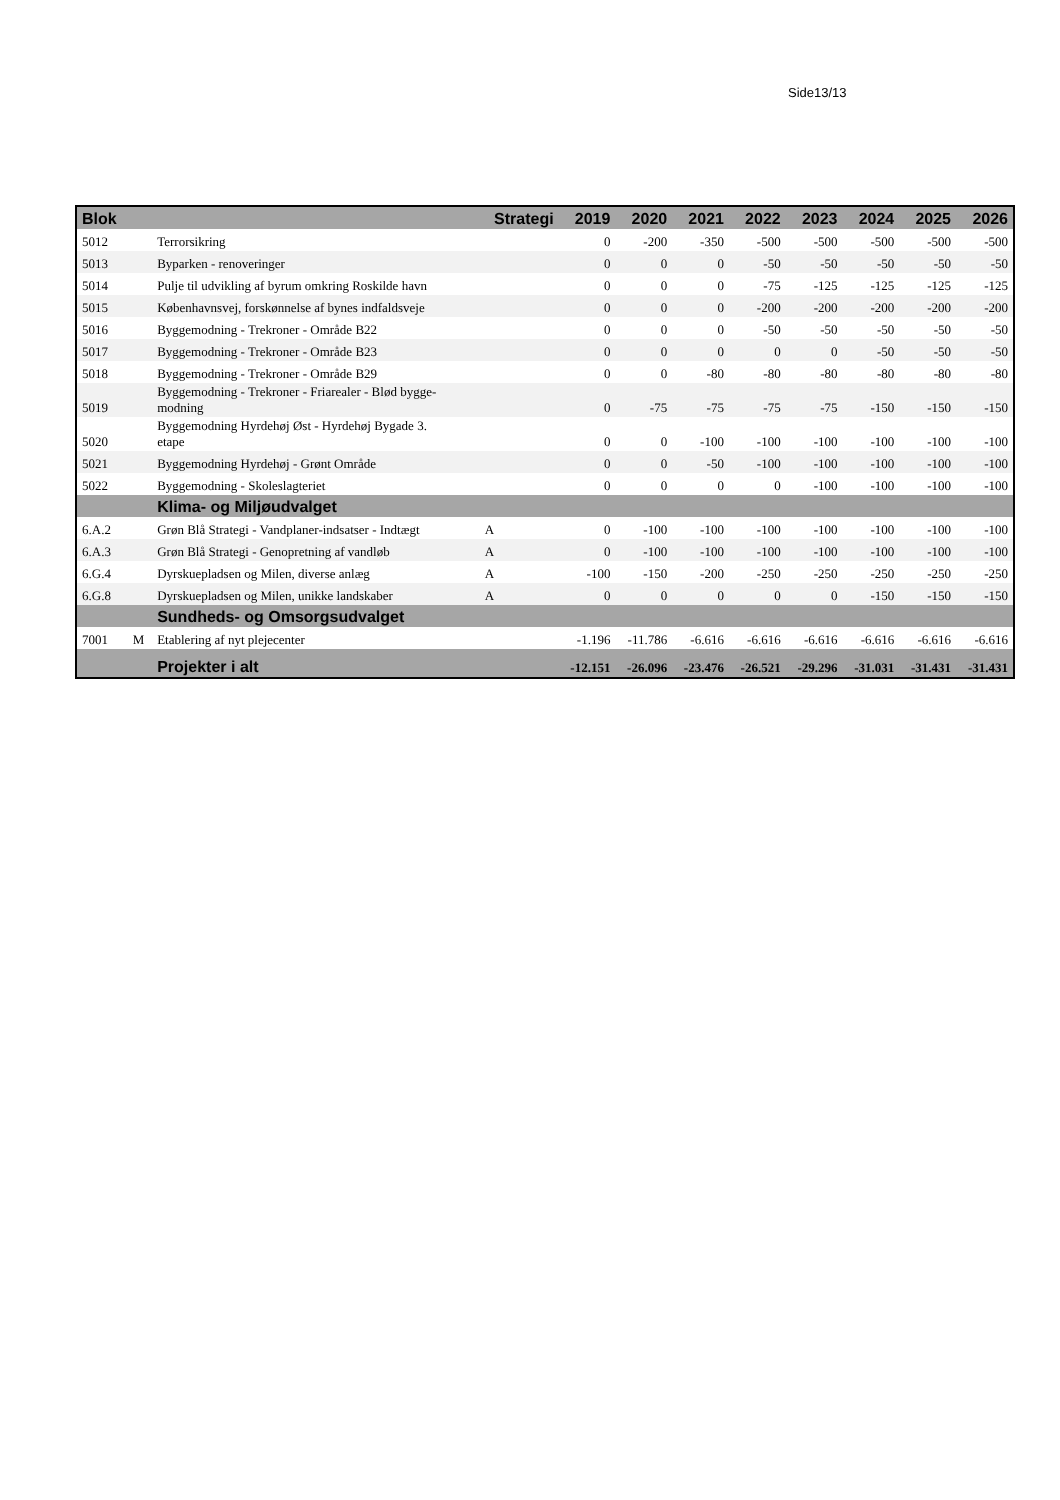Side13/13
| Blok | | | Strategi | 2019 | 2020 | 2021 | 2022 | 2023 | 2024 | 2025 | 2026 |
| --- | --- | --- | --- | --- | --- | --- | --- | --- | --- | --- | --- |
| 5012 | | Terrorsikring | | 0 | -200 | -350 | -500 | -500 | -500 | -500 | -500 |
| 5013 | | Byparken - renoveringer | | 0 | 0 | 0 | -50 | -50 | -50 | -50 | -50 |
| 5014 | | Pulje til udvikling af byrum omkring Roskilde havn | | 0 | 0 | 0 | -75 | -125 | -125 | -125 | -125 |
| 5015 | | Københavnsvej, forskønnelse af bynes indfaldsveje | | 0 | 0 | 0 | -200 | -200 | -200 | -200 | -200 |
| 5016 | | Byggemodning - Trekroner - Område B22 | | 0 | 0 | 0 | -50 | -50 | -50 | -50 | -50 |
| 5017 | | Byggemodning - Trekroner - Område B23 | | 0 | 0 | 0 | 0 | 0 | -50 | -50 | -50 |
| 5018 | | Byggemodning - Trekroner - Område B29 | | 0 | 0 | -80 | -80 | -80 | -80 | -80 | -80 |
| 5019 | | Byggemodning - Trekroner - Friarealer - Blød bygge- modning | | 0 | -75 | -75 | -75 | -75 | -150 | -150 | -150 |
| 5020 | | Byggemodning Hyrdehøj Øst - Hyrdehøj Bygade 3. etape | | 0 | 0 | -100 | -100 | -100 | -100 | -100 | -100 |
| 5021 | | Byggemodning Hyrdehøj - Grønt Område | | 0 | 0 | -50 | -100 | -100 | -100 | -100 | -100 |
| 5022 | | Byggemodning - Skoleslagteriet | | 0 | 0 | 0 | 0 | -100 | -100 | -100 | -100 |
| | | Klima- og Miljøudvalget | | | | | | | | | |
| 6.A.2 | | Grøn Blå Strategi - Vandplaner-indsatser - Indtægt | A | 0 | -100 | -100 | -100 | -100 | -100 | -100 | -100 |
| 6.A.3 | | Grøn Blå Strategi - Genopretning af vandløb | A | 0 | -100 | -100 | -100 | -100 | -100 | -100 | -100 |
| 6.G.4 | | Dyrskuepladsen og Milen, diverse anlæg | A | -100 | -150 | -200 | -250 | -250 | -250 | -250 | -250 |
| 6.G.8 | | Dyrskuepladsen og Milen, unikke landskaber | A | 0 | 0 | 0 | 0 | 0 | -150 | -150 | -150 |
| | | Sundheds- og Omsorgsudvalget | | | | | | | | | |
| 7001 | M | Etablering af nyt plejecenter | | -1.196 | -11.786 | -6.616 | -6.616 | -6.616 | -6.616 | -6.616 | -6.616 |
| | | Projekter i alt | | -12.151 | -26.096 | -23.476 | -26.521 | -29.296 | -31.031 | -31.431 | -31.431 |